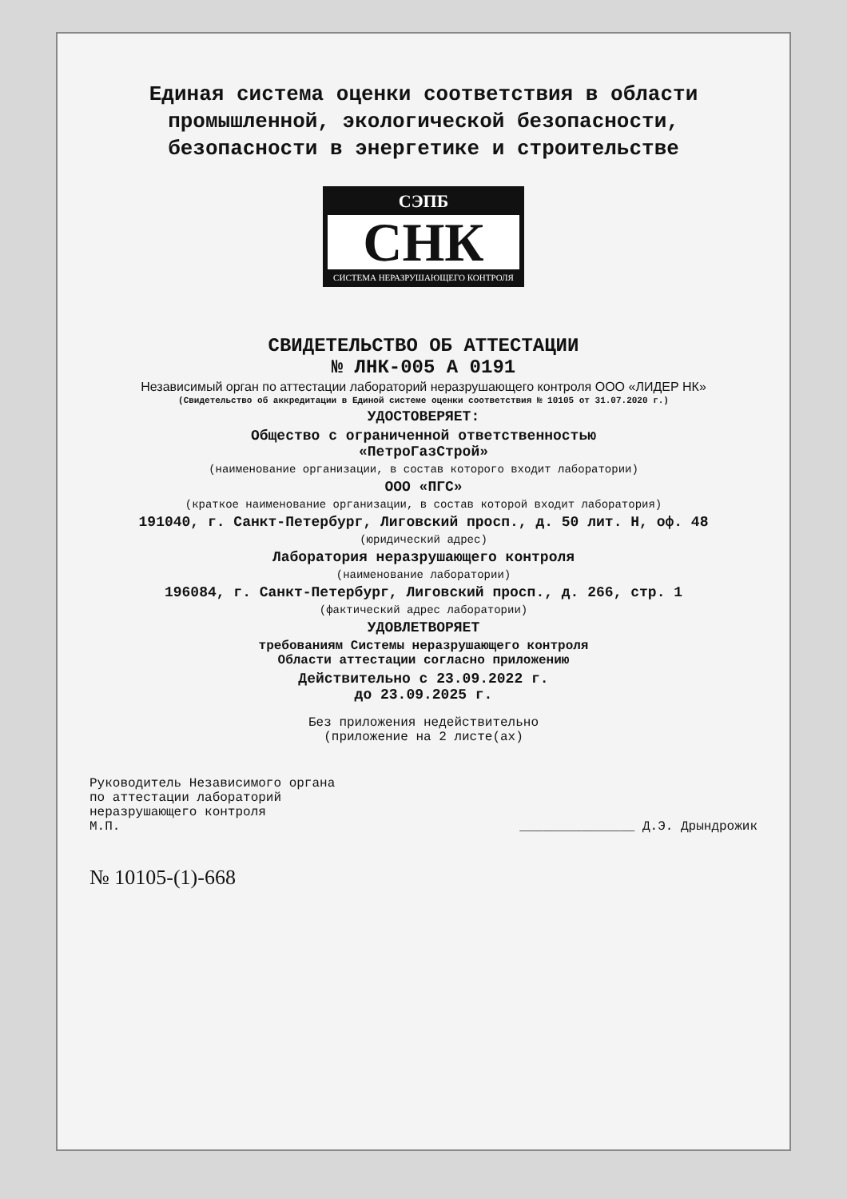Единая система оценки соответствия в области промышленной, экологической безопасности, безопасности в энергетике и строительстве
СЭПБ
СНК
СИСТЕМА НЕРАЗРУШАЮЩЕГО КОНТРОЛЯ
СВИДЕТЕЛЬСТВО ОБ АТТЕСТАЦИИ
№ ЛНК-005 А 0191
Независимый орган по аттестации лабораторий неразрушающего контроля ООО «ЛИДЕР НК»
(Свидетельство об аккредитации в Единой системе оценки соответствия № 10105 от 31.07.2020 г.)
УДОСТОВЕРЯЕТ:
Общество с ограниченной ответственностью
«ПетроГазСтрой»
(наименование организации, в состав которого входит лаборатории)
ООО «ПГС»
(краткое наименование организации, в состав которой входит лаборатория)
191040, г. Санкт-Петербург, Лиговский просп., д. 50 лит. Н, оф. 48
(юридический адрес)
Лаборатория неразрушающего контроля
(наименование лаборатории)
196084, г. Санкт-Петербург, Лиговский просп., д. 266, стр. 1
(фактический адрес лаборатории)
УДОВЛЕТВОРЯЕТ
требованиям Системы неразрушающего контроля
Области аттестации согласно приложению
Действительно с 23.09.2022 г.
до 23.09.2025 г.
Без приложения недействительно
(приложение на 2 листе(ах)
Руководитель Независимого органа
по аттестации лабораторий
неразрушающего контроля
М.П.
_______________ Д.Э. Дрындрожик
№ 10105-(1)-668